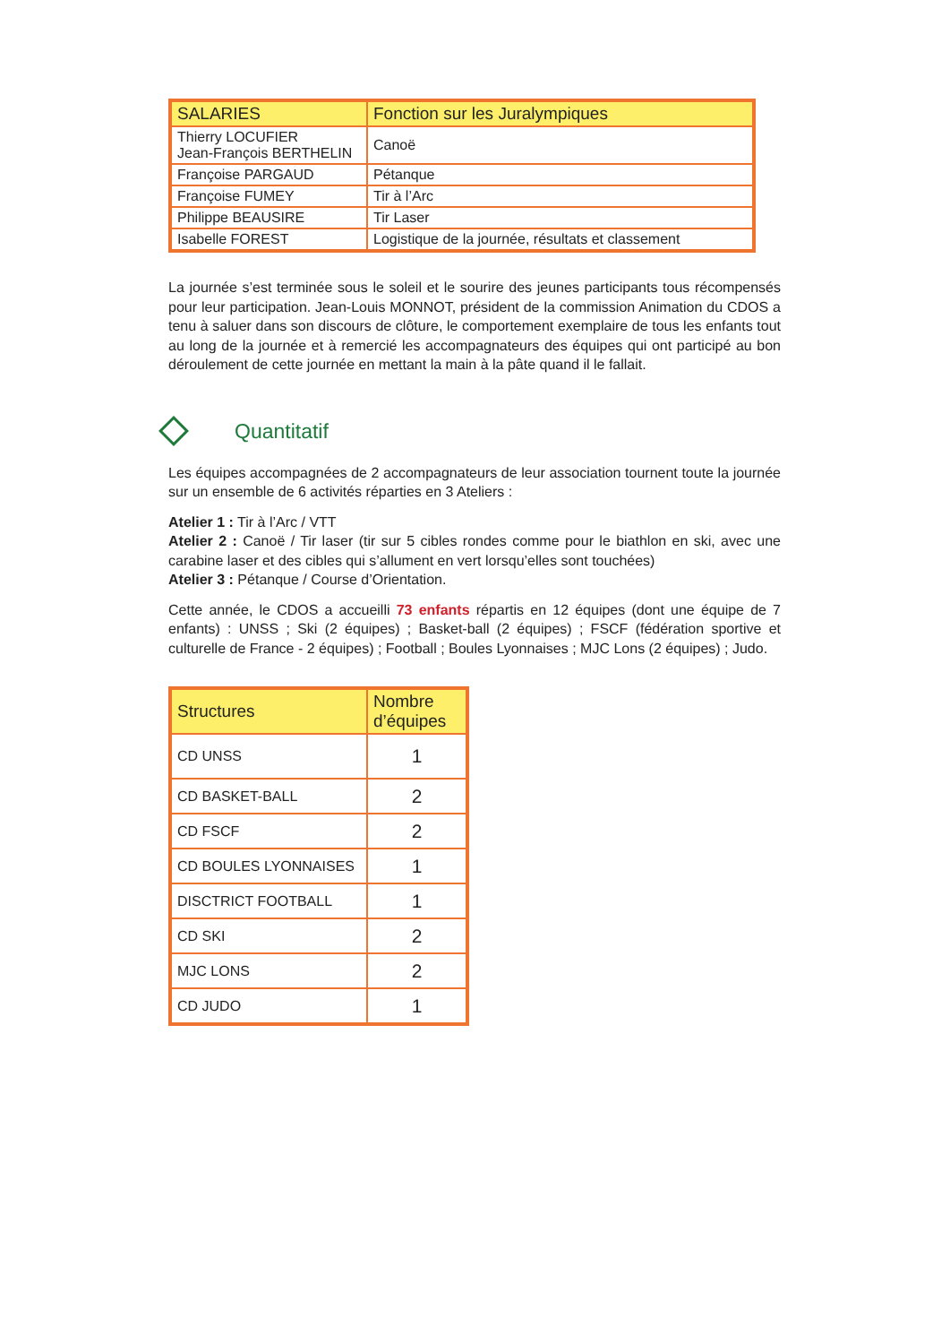| SALARIES | Fonction sur les Juralympiques |
| --- | --- |
| Thierry LOCUFIER Jean-François BERTHELIN | Canoë |
| Françoise PARGAUD | Pétanque |
| Françoise FUMEY | Tir à l’Arc |
| Philippe BEAUSIRE | Tir Laser |
| Isabelle FOREST | Logistique de la journée, résultats et classement |
La journée s’est terminée sous le soleil et le sourire des jeunes participants tous récompensés pour leur participation. Jean-Louis MONNOT, président de la commission Animation du CDOS a tenu à saluer dans son discours de clôture, le comportement exemplaire de tous les enfants tout au long de la journée et à remercié les accompagnateurs des équipes qui ont participé au bon déroulement de cette journée en mettant la main à la pâte quand il le fallait.
Quantitatif
Les équipes accompagnées de 2 accompagnateurs de leur association tournent toute la journée sur un ensemble de 6 activités réparties en 3 Ateliers :
Atelier 1 : Tir à l’Arc / VTT
Atelier 2 : Canoë / Tir laser (tir sur 5 cibles rondes comme pour le biathlon en ski, avec une carabine laser et des cibles qui s’allument en vert lorsqu’elles sont touchées)
Atelier 3 : Pétanque / Course d’Orientation.
Cette année, le CDOS a accueilli 73 enfants répartis en 12 équipes (dont une équipe de 7 enfants) : UNSS ; Ski (2 équipes) ; Basket-ball (2 équipes) ; FSCF (fédération sportive et culturelle de France - 2 équipes) ; Football ; Boules Lyonnaises ; MJC Lons (2 équipes) ; Judo.
| Structures | Nombre d’équipes |
| --- | --- |
| CD UNSS | 1 |
| CD BASKET-BALL | 2 |
| CD FSCF | 2 |
| CD BOULES LYONNAISES | 1 |
| DISCTRICT FOOTBALL | 1 |
| CD SKI | 2 |
| MJC LONS | 2 |
| CD JUDO | 1 |